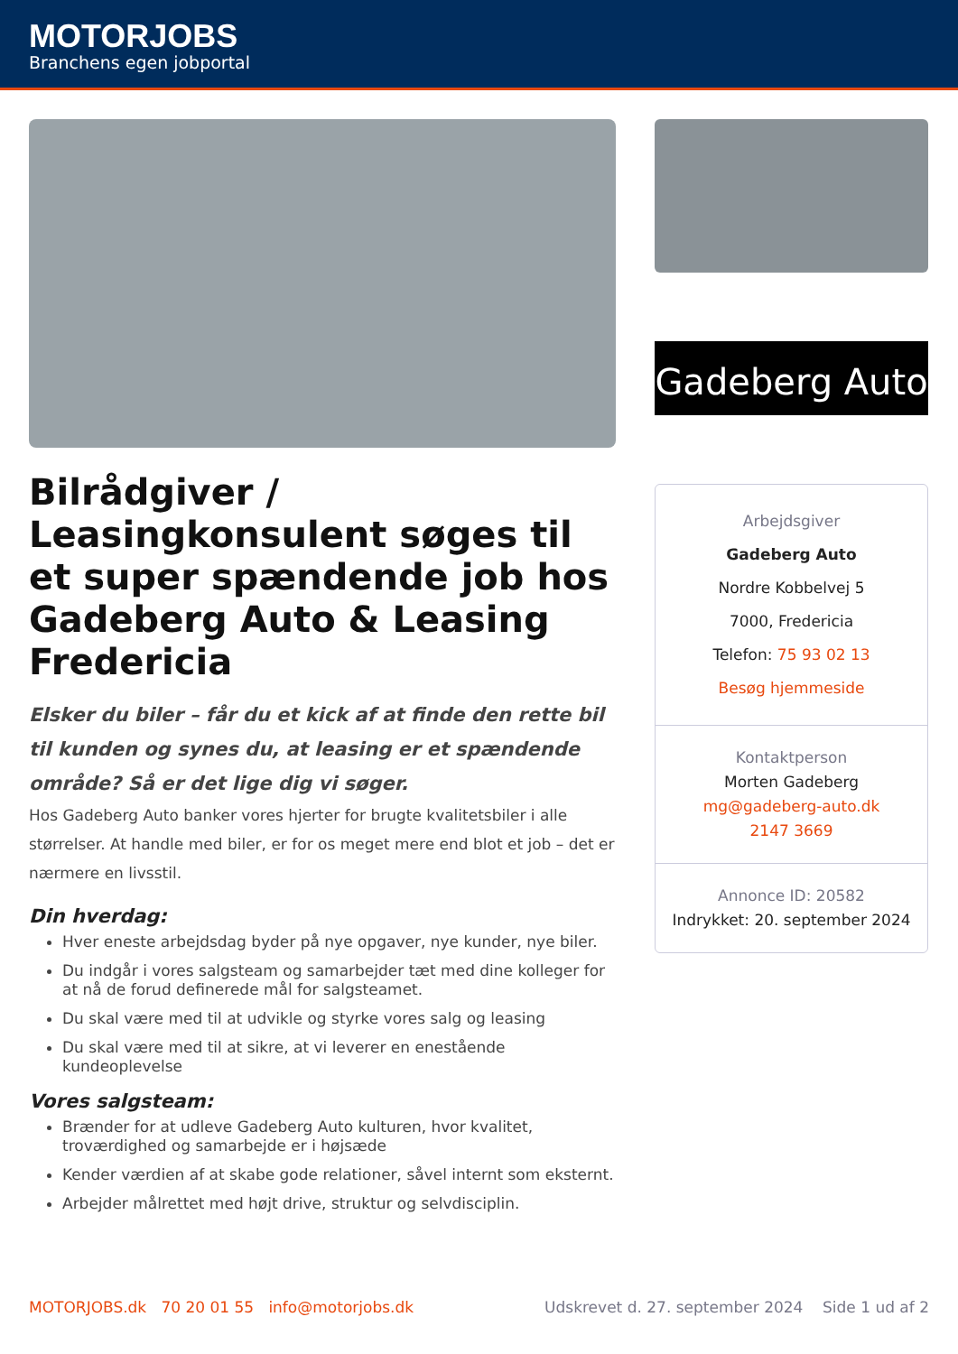MOTORJOBS
Branchens egen jobportal
Bilrådgiver / Leasingkonsulent søges til et super spændende job hos Gadeberg Auto & Leasing Fredericia
Elsker du biler – får du et kick af at finde den rette bil til kunden og synes du, at leasing er et spændende område? Så er det lige dig vi søger.
Hos Gadeberg Auto banker vores hjerter for brugte kvalitetsbiler i alle størrelser. At handle med biler, er for os meget mere end blot et job – det er nærmere en livsstil.
Din hverdag:
Hver eneste arbejdsdag byder på nye opgaver, nye kunder, nye biler.
Du indgår i vores salgsteam og samarbejder tæt med dine kolleger for at nå de forud definerede mål for salgsteamet.
Du skal være med til at udvikle og styrke vores salg og leasing
Du skal være med til at sikre, at vi leverer en enestående kundeoplevelse
Vores salgsteam:
Brænder for at udleve Gadeberg Auto kulturen, hvor kvalitet, troværdighed og samarbejde er i højsæde
Kender værdien af at skabe gode relationer, såvel internt som eksternt.
Arbejder målrettet med højt drive, struktur og selvdisciplin.
Gadeberg Auto
Arbejdsgiver
Gadeberg Auto
Nordre Kobbelvej 5
7000, Fredericia
Telefon: 75 93 02 13
Besøg hjemmeside
Kontaktperson
Morten Gadeberg
mg@gadeberg-auto.dk
2147 3669
Annonce ID: 20582
Indrykket: 20. september 2024
MOTORJOBS.dk 70 20 01 55 info@motorjobs.dk Udskrevet d. 27. september 2024 Side 1 ud af 2